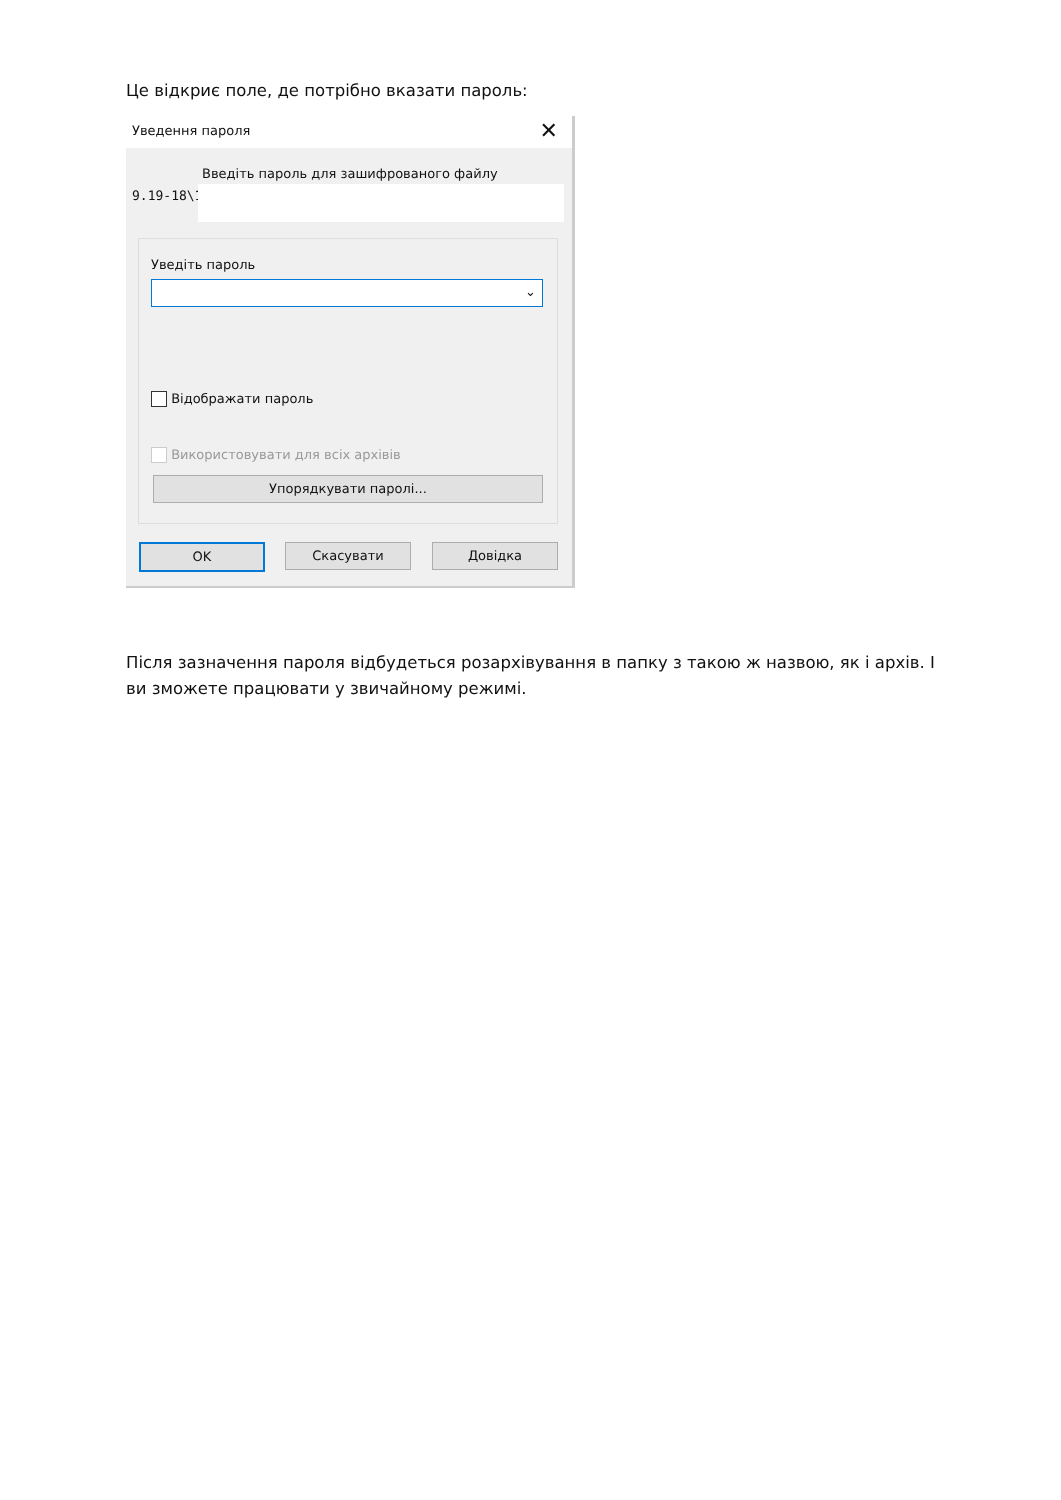Це відкриє поле, де потрібно вказати пароль:
Уведення пароля ✕
Введіть пароль для зашифрованого файлу
9.19-18\1
Уведіть пароль
⌄
Відображати пароль
Використовувати для всіх архівів
Упорядкувати паролі...
OK Скасувати Довідка
Після зазначення пароля відбудеться розархівування в папку з такою ж назвою, як і архів. І ви зможете працювати у звичайному режимі.